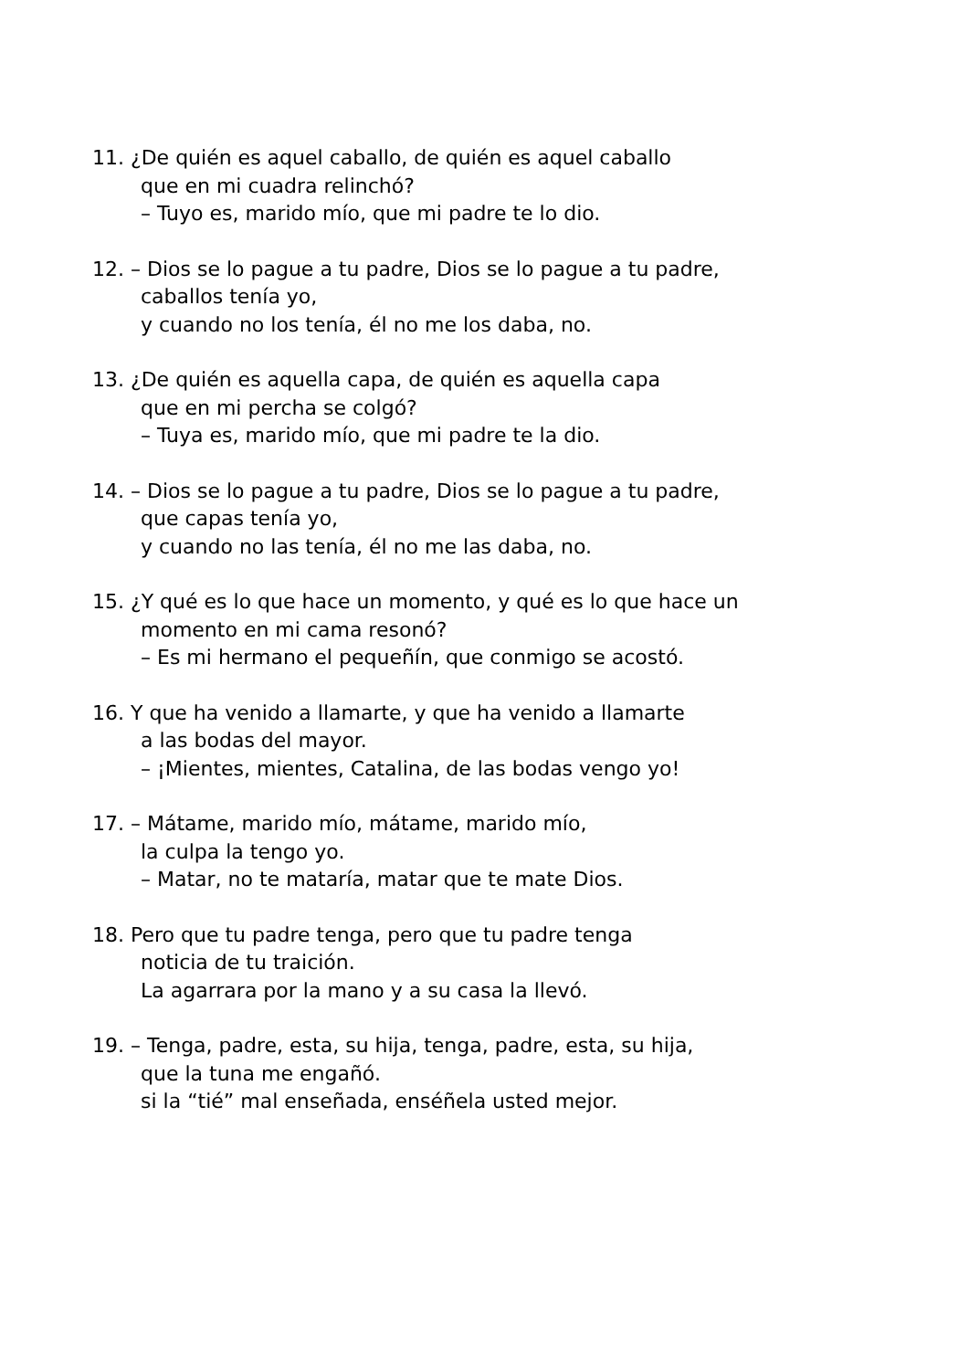11. ¿De quién es aquel caballo, de quién es aquel caballo
que en mi cuadra relinchó?
– Tuyo es, marido mío, que mi padre te lo dio.
12. – Dios se lo pague a tu padre, Dios se lo pague a tu padre,
caballos tenía yo,
y cuando no los tenía, él no me los daba, no.
13. ¿De quién es aquella capa, de quién es aquella capa
que en mi percha se colgó?
– Tuya es, marido mío, que mi padre te la dio.
14. – Dios se lo pague a tu padre, Dios se lo pague a tu padre,
que capas tenía yo,
y cuando no las tenía, él no me las daba, no.
15. ¿Y qué es lo que hace un momento, y qué es lo que hace un
momento en mi cama resonó?
– Es mi hermano el pequeñín, que conmigo se acostó.
16. Y que ha venido a llamarte, y que ha venido a llamarte
a las bodas del mayor.
– ¡Mientes, mientes, Catalina, de las bodas vengo yo!
17. – Mátame, marido mío, mátame, marido mío,
la culpa la tengo yo.
– Matar, no te mataría, matar que te mate Dios.
18. Pero que tu padre tenga, pero que tu padre tenga
noticia de tu traición.
La agarrara por la mano y a su casa la llevó.
19. – Tenga, padre, esta, su hija, tenga, padre, esta, su hija,
que la tuna me engañó.
si la “tié” mal enseñada, enséñela usted mejor.